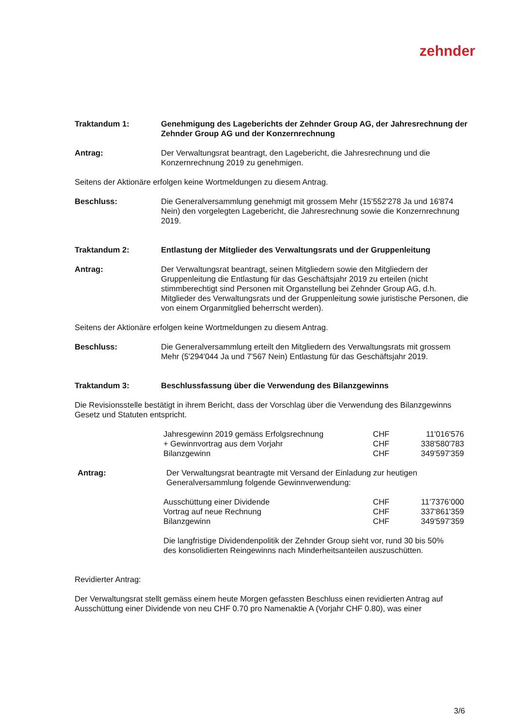zehnder
Traktandum 1: Genehmigung des Lageberichts der Zehnder Group AG, der Jahresrechnung der Zehnder Group AG und der Konzernrechnung
Antrag: Der Verwaltungsrat beantragt, den Lagebericht, die Jahresrechnung und die Konzernrechnung 2019 zu genehmigen.
Seitens der Aktionäre erfolgen keine Wortmeldungen zu diesem Antrag.
Beschluss: Die Generalversammlung genehmigt mit grossem Mehr (15'552'278 Ja und 16'874 Nein) den vorgelegten Lagebericht, die Jahresrechnung sowie die Konzernrechnung 2019.
Traktandum 2: Entlastung der Mitglieder des Verwaltungsrats und der Gruppenleitung
Antrag: Der Verwaltungsrat beantragt, seinen Mitgliedern sowie den Mitgliedern der Gruppenleitung die Entlastung für das Geschäftsjahr 2019 zu erteilen (nicht stimmberechtigt sind Personen mit Organstellung bei Zehnder Group AG, d.h. Mitglieder des Verwaltungsrats und der Gruppenleitung sowie juristische Personen, die von einem Organmitglied beherrscht werden).
Seitens der Aktionäre erfolgen keine Wortmeldungen zu diesem Antrag.
Beschluss: Die Generalversammlung erteilt den Mitgliedern des Verwaltungsrats mit grossem Mehr (5'294'044 Ja und 7'567 Nein) Entlastung für das Geschäftsjahr 2019.
Traktandum 3: Beschlussfassung über die Verwendung des Bilanzgewinns
Die Revisionsstelle bestätigt in ihrem Bericht, dass der Vorschlag über die Verwendung des Bilanzgewinns Gesetz und Statuten entspricht.
| Jahresgewinn 2019 gemäss Erfolgsrechnung | CHF | 11'016'576 |
| + Gewinnvortrag aus dem Vorjahr | CHF | 338'580'783 |
| Bilanzgewinn | CHF | 349'597'359 |
Antrag: Der Verwaltungsrat beantragte mit Versand der Einladung zur heutigen Generalversammlung folgende Gewinnverwendung:
| Ausschüttung einer Dividende | CHF | 11’7376’000 |
| Vortrag auf neue Rechnung | CHF | 337'861'359 |
| Bilanzgewinn | CHF | 349'597'359 |
Die langfristige Dividendenpolitik der Zehnder Group sieht vor, rund 30 bis 50% des konsolidierten Reingewinns nach Minderheitsanteilen auszuschütten.
Revidierter Antrag:
Der Verwaltungsrat stellt gemäss einem heute Morgen gefassten Beschluss einen revidierten Antrag auf Ausschüttung einer Dividende von neu CHF 0.70 pro Namenaktie A (Vorjahr CHF 0.80), was einer
3/6